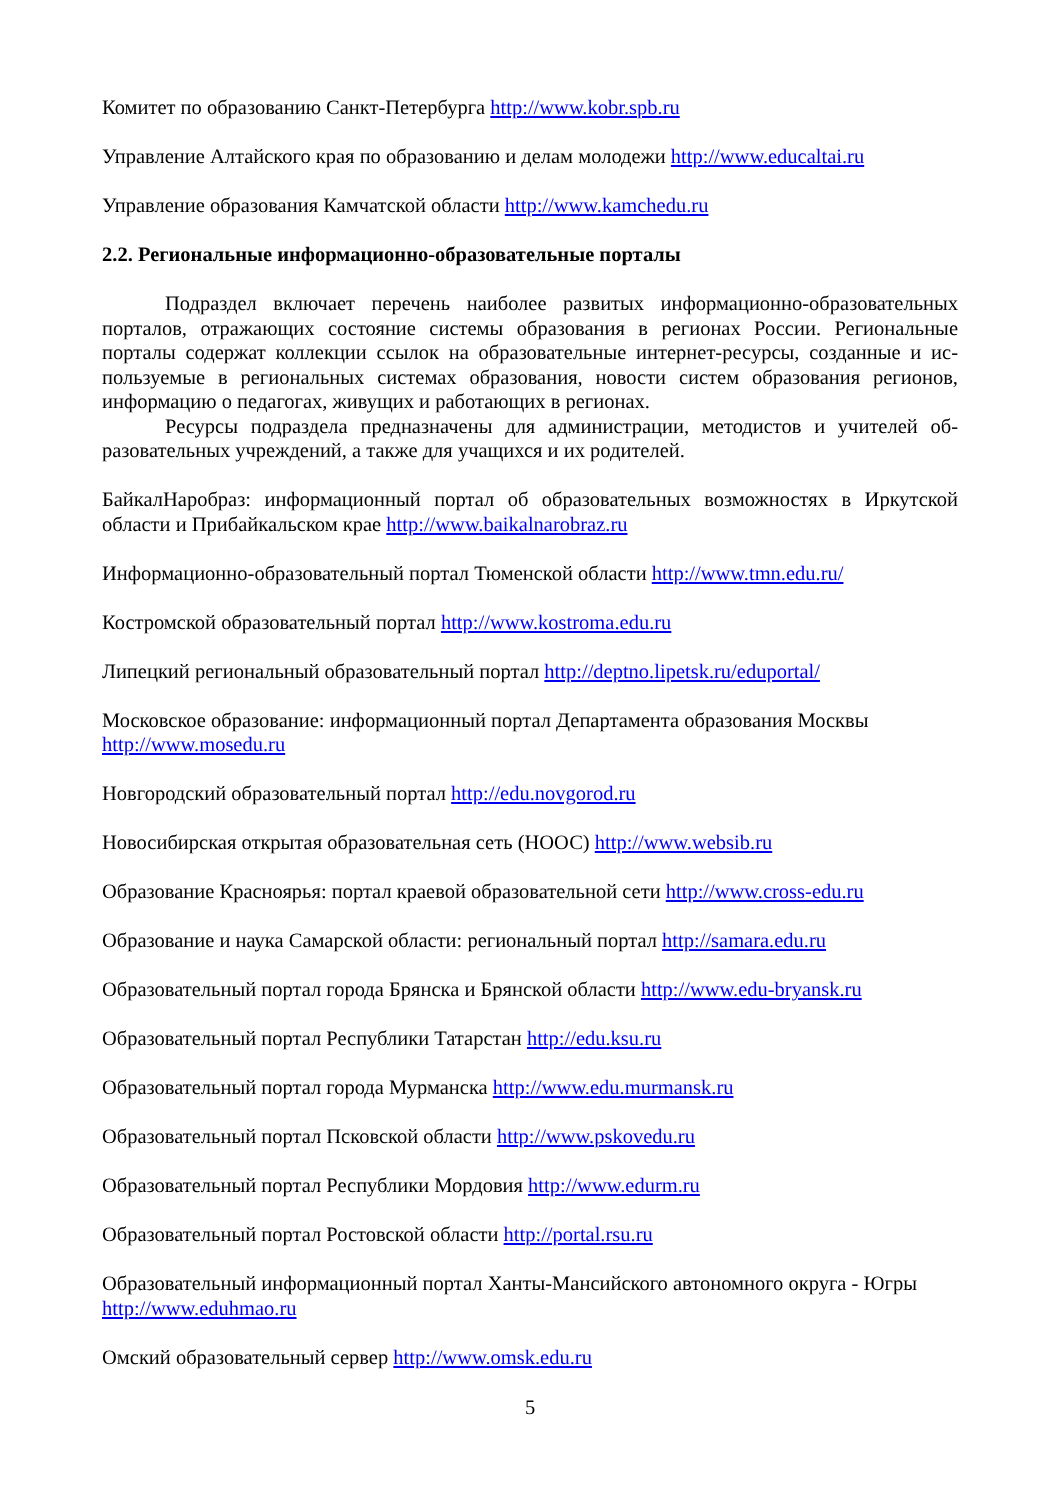Комитет по образованию Санкт-Петербурга http://www.kobr.spb.ru
Управление Алтайского края по образованию и делам молодежи http://www.educaltai.ru
Управление образования Камчатской области http://www.kamchedu.ru
2.2. Региональные информационно-образовательные порталы
Подраздел включает перечень наиболее развитых информационно-образовательных порталов, отражающих состояние системы образования в регионах России. Региональные порталы содержат коллекции ссылок на образовательные интернет-ресурсы, созданные и ис-пользуемые в региональных системах образования, новости систем образования регионов, информацию о педагогах, живущих и работающих в регионах.
Ресурсы подраздела предназначены для администрации, методистов и учителей об-разовательных учреждений, а также для учащихся и их родителей.
БайкалНаробраз: информационный портал об образовательных возможностях в Иркутской области и Прибайкальском крае http://www.baikalnarobraz.ru
Информационно-образовательный портал Тюменской области http://www.tmn.edu.ru/
Костромской образовательный портал http://www.kostroma.edu.ru
Липецкий региональный образовательный портал http://deptno.lipetsk.ru/eduportal/
Московское образование: информационный портал Департамента образования Москвы http://www.mosedu.ru
Новгородский образовательный портал http://edu.novgorod.ru
Новосибирская открытая образовательная сеть (НООС) http://www.websib.ru
Образование Красноярья: портал краевой образовательной сети http://www.cross-edu.ru
Образование и наука Самарской области: региональный портал http://samara.edu.ru
Образовательный портал города Брянска и Брянской области http://www.edu-bryansk.ru
Образовательный портал Республики Татарстан http://edu.ksu.ru
Образовательный портал города Мурманска http://www.edu.murmansk.ru
Образовательный портал Псковской области http://www.pskovedu.ru
Образовательный портал Республики Мордовия http://www.edurm.ru
Образовательный портал Ростовской области http://portal.rsu.ru
Образовательный информационный портал Ханты-Мансийского автономного округа - Югры http://www.eduhmao.ru
Омский образовательный сервер http://www.omsk.edu.ru
5